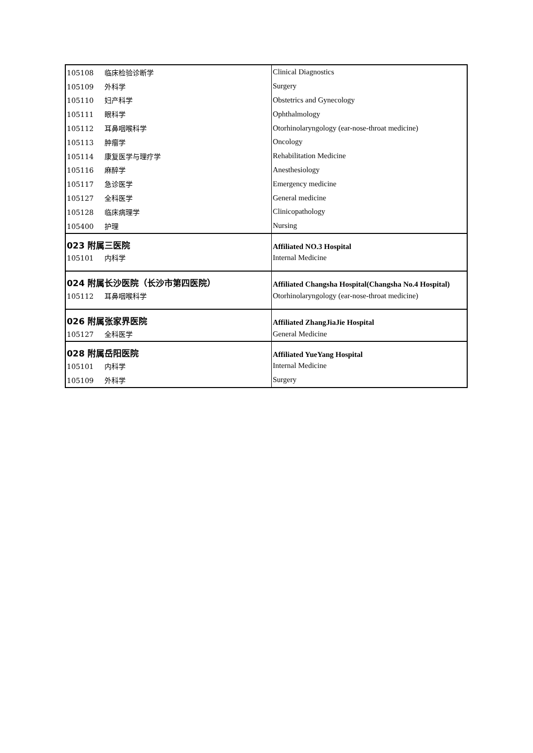| 105108 临床检验诊断学 | Clinical Diagnostics |
| 105109 外科学 | Surgery |
| 105110 妇产科学 | Obstetrics and Gynecology |
| 105111 眼科学 | Ophthalmology |
| 105112 耳鼻咽喉科学 | Otorhinolaryngology (ear-nose-throat medicine) |
| 105113 肿瘤学 | Oncology |
| 105114 康复医学与理疗学 | Rehabilitation Medicine |
| 105116 麻醉学 | Anesthesiology |
| 105117 急诊医学 | Emergency medicine |
| 105127 全科医学 | General medicine |
| 105128 临床病理学 | Clinicopathology |
| 105400 护理 | Nursing |
| 023 附属三医院 | Affiliated NO.3 Hospital |
| 105101 内科学 | Internal Medicine |
| 024 附属长沙医院（长沙市第四医院） | Affiliated Changsha Hospital(Changsha No.4 Hospital) |
| 105112 耳鼻咽喉科学 | Otorhinolaryngology (ear-nose-throat medicine) |
| 026 附属张家界医院 | Affiliated ZhangJiaJie Hospital |
| 105127 全科医学 | General Medicine |
| 028 附属岳阳医院 | Affiliated YueYang Hospital |
| 105101 内科学 | Internal Medicine |
| 105109 外科学 | Surgery |